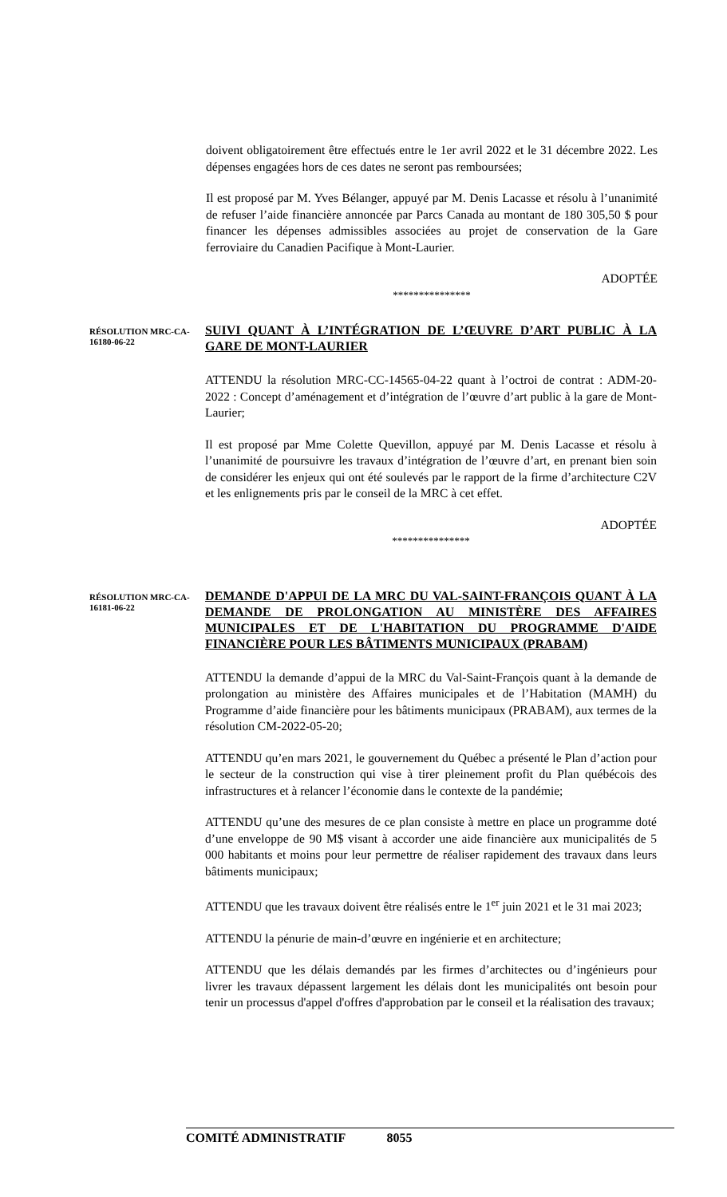doivent obligatoirement être effectués entre le 1er avril 2022 et le 31 décembre 2022. Les dépenses engagées hors de ces dates ne seront pas remboursées;
Il est proposé par M. Yves Bélanger, appuyé par M. Denis Lacasse et résolu à l’unanimité de refuser l’aide financière annoncée par Parcs Canada au montant de 180 305,50 $ pour financer les dépenses admissibles associées au projet de conservation de la Gare ferroviaire du Canadien Pacifique à Mont-Laurier.
ADOPTÉE
***************
RÉSOLUTION MRC-CA- 16180-06-22
SUIVI QUANT À L’INTÉGRATION DE L’ŒUVRE D’ART PUBLIC À LA GARE DE MONT-LAURIER
ATTENDU la résolution MRC-CC-14565-04-22 quant à l’octroi de contrat : ADM-20-2022 : Concept d’aménagement et d’intégration de l’œuvre d’art public à la gare de Mont-Laurier;
Il est proposé par Mme Colette Quevillon, appuyé par M. Denis Lacasse et résolu à l’unanimité de poursuivre les travaux d’intégration de l’œuvre d’art, en prenant bien soin de considérer les enjeux qui ont été soulevés par le rapport de la firme d’architecture C2V et les enlignements pris par le conseil de la MRC à cet effet.
ADOPTÉE
***************
RÉSOLUTION MRC-CA- 16181-06-22
DEMANDE D'APPUI DE LA MRC DU VAL-SAINT-FRANÇOIS QUANT À LA DEMANDE DE PROLONGATION AU MINISTÈRE DES AFFAIRES MUNICIPALES ET DE L'HABITATION DU PROGRAMME D'AIDE FINANCIÈRE POUR LES BÂTIMENTS MUNICIPAUX (PRABAM)
ATTENDU la demande d’appui de la MRC du Val-Saint-François quant à la demande de prolongation au ministère des Affaires municipales et de l’Habitation (MAMH) du Programme d’aide financière pour les bâtiments municipaux (PRABAM), aux termes de la résolution CM-2022-05-20;
ATTENDU qu’en mars 2021, le gouvernement du Québec a présenté le Plan d’action pour le secteur de la construction qui vise à tirer pleinement profit du Plan québécois des infrastructures et à relancer l’économie dans le contexte de la pandémie;
ATTENDU qu’une des mesures de ce plan consiste à mettre en place un programme doté d’une enveloppe de 90 M$ visant à accorder une aide financière aux municipalités de 5 000 habitants et moins pour leur permettre de réaliser rapidement des travaux dans leurs bâtiments municipaux;
ATTENDU que les travaux doivent être réalisés entre le 1<sup>er</sup> juin 2021 et le 31 mai 2023;
ATTENDU la pénurie de main-d’œuvre en ingénierie et en architecture;
ATTENDU que les délais demandés par les firmes d’architectes ou d’ingénieurs pour livrer les travaux dépassent largement les délais dont les municipalités ont besoin pour tenir un processus d'appel d'offres d'approbation par le conseil et la réalisation des travaux;
COMITÉ ADMINISTRATIF 8055